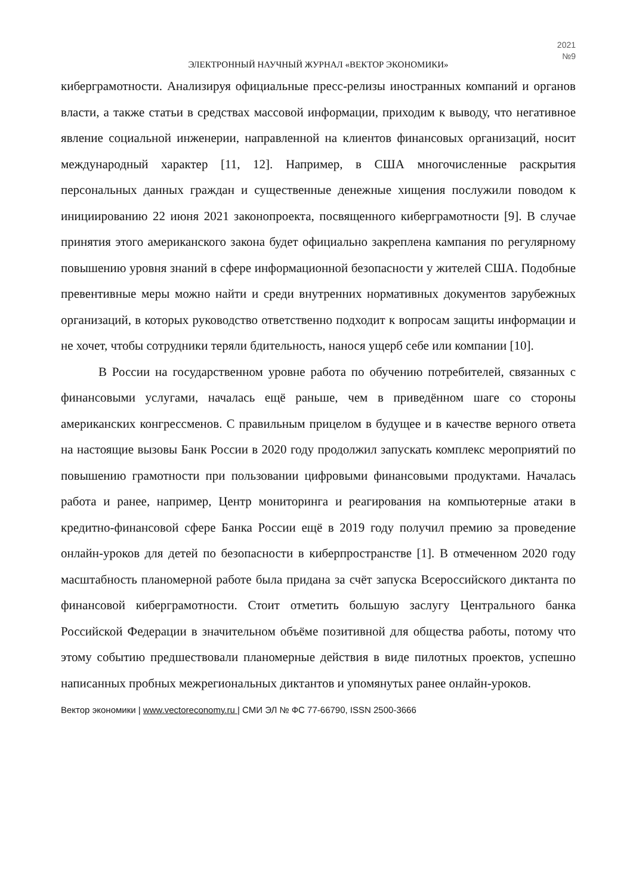2021
№9
ЭЛЕКТРОННЫЙ НАУЧНЫЙ ЖУРНАЛ «ВЕКТОР ЭКОНОМИКИ»
киберграмотности. Анализируя официальные пресс-релизы иностранных компаний и органов власти, а также статьи в средствах массовой информации, приходим к выводу, что негативное явление социальной инженерии, направленной на клиентов финансовых организаций, носит международный характер [11, 12]. Например, в США многочисленные раскрытия персональных данных граждан и существенные денежные хищения послужили поводом к инициированию 22 июня 2021 законопроекта, посвященного киберграмотности [9]. В случае принятия этого американского закона будет официально закреплена кампания по регулярному повышению уровня знаний в сфере информационной безопасности у жителей США. Подобные превентивные меры можно найти и среди внутренних нормативных документов зарубежных организаций, в которых руководство ответственно подходит к вопросам защиты информации и не хочет, чтобы сотрудники теряли бдительность, нанося ущерб себе или компании [10].
В России на государственном уровне работа по обучению потребителей, связанных с финансовыми услугами, началась ещё раньше, чем в приведённом шаге со стороны американских конгрессменов. С правильным прицелом в будущее и в качестве верного ответа на настоящие вызовы Банк России в 2020 году продолжил запускать комплекс мероприятий по повышению грамотности при пользовании цифровыми финансовыми продуктами. Началась работа и ранее, например, Центр мониторинга и реагирования на компьютерные атаки в кредитно-финансовой сфере Банка России ещё в 2019 году получил премию за проведение онлайн-уроков для детей по безопасности в киберпространстве [1]. В отмеченном 2020 году масштабность планомерной работе была придана за счёт запуска Всероссийского диктанта по финансовой киберграмотности. Стоит отметить большую заслугу Центрального банка Российской Федерации в значительном объёме позитивной для общества работы, потому что этому событию предшествовали планомерные действия в виде пилотных проектов, успешно написанных пробных межрегиональных диктантов и упомянутых ранее онлайн-уроков.
Вектор экономики | www.vectoreconomy.ru | СМИ ЭЛ № ФС 77-66790, ISSN 2500-3666